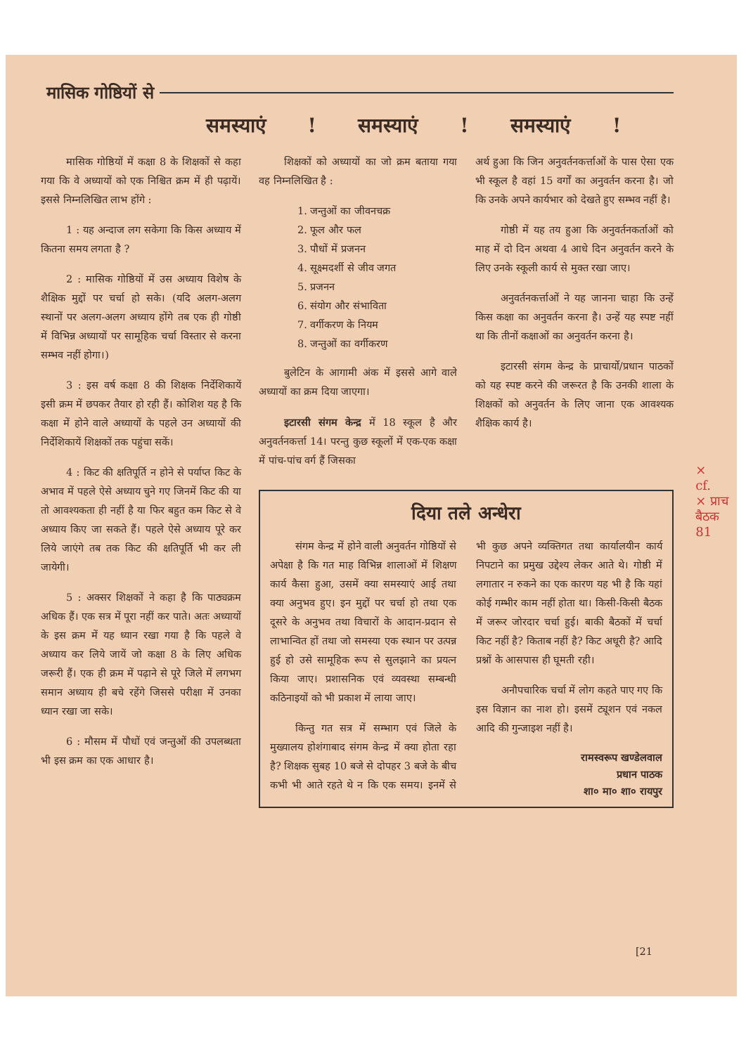मासिक गोष्ठियों से
समस्याएं ! समस्याएं ! समस्याएं !
मासिक गोष्ठियों में कक्षा 8 के शिक्षकों से कहा गया कि वे अध्यायों को एक निश्चित क्रम में ही पढ़ायें। इससे निम्नलिखित लाभ होंगे :
1 : यह अन्दाज लग सकेगा कि किस अध्याय में कितना समय लगता है ?
2 : मासिक गोष्ठियों में उस अध्याय विशेष के शैक्षिक मुद्दों पर चर्चा हो सके। (यदि अलग-अलग स्थानों पर अलग-अलग अध्याय होंगे तब एक ही गोष्ठी में विभिन्न अध्यायों पर सामूहिक चर्चा विस्तार से करना सम्भव नहीं होगा।)
3 : इस वर्ष कक्षा 8 की शिक्षक निर्देशिकायें इसी क्रम में छपकर तैयार हो रही हैं। कोशिश यह है कि कक्षा में होने वाले अध्यायों के पहले उन अध्यायों की निर्देशिकायें शिक्षकों तक पहुंचा सकें।
4 : किट की क्षतिपूर्ति न होने से पर्याप्त किट के अभाव में पहले ऐसे अध्याय चुने गए जिनमें किट की या तो आवश्यकता ही नहीं है या फिर बहुत कम किट से वे अध्याय किए जा सकते हैं। पहले ऐसे अध्याय पूरे कर लिये जाएंगे तब तक किट की क्षतिपूर्ति भी कर ली जायेगी।
5 : अक्सर शिक्षकों ने कहा है कि पाठ्यक्रम अधिक हैं। एक सत्र में पूरा नहीं कर पाते। अतः अध्यायों के इस क्रम में यह ध्यान रखा गया है कि पहले वे अध्याय कर लिये जायें जो कक्षा 8 के लिए अधिक जरूरी हैं। एक ही क्रम में पढ़ाने से पूरे जिले में लगभग समान अध्याय ही बचे रहेंगे जिससे परीक्षा में उनका ध्यान रखा जा सके।
6 : मौसम में पौधों एवं जन्तुओं की उपलब्धता भी इस क्रम का एक आधार है।
शिक्षकों को अध्यायों का जो क्रम बताया गया वह निम्नलिखित है :
1. जन्तुओं का जीवनचक्र
2. फूल और फल
3. पौधों में प्रजनन
4. सूक्ष्मदर्शी से जीव जगत
5. प्रजनन
6. संयोग और संभाविता
7. वर्गीकरण के नियम
8. जन्तुओं का वर्गीकरण
बुलेटिन के आगामी अंक में इससे आगे वाले अध्यायों का क्रम दिया जाएगा।
इटारसी संगम केन्द्र में 18 स्कूल है और अनुवर्तनकर्त्ता 14। परन्तु कुछ स्कूलों में एक-एक कक्षा में पांच-पांच वर्ग हैं जिसका
अर्थ हुआ कि जिन अनुवर्तनकर्त्ताओं के पास ऐसा एक भी स्कूल है वहां 15 वर्गों का अनुवर्तन करना है। जो कि उनके अपने कार्यभार को देखते हुए सम्भव नहीं है।
गोष्ठी में यह तय हुआ कि अनुवर्तनकर्ताओं को माह में दो दिन अथवा 4 आधे दिन अनुवर्तन करने के लिए उनके स्कूली कार्य से मुक्त रखा जाए।
अनुवर्तनकर्त्ताओं ने यह जानना चाहा कि उन्हें किस कक्षा का अनुवर्तन करना है। उन्हें यह स्पष्ट नहीं था कि तीनों कक्षाओं का अनुवर्तन करना है।
इटारसी संगम केन्द्र के प्राचार्यो/प्रधान पाठकों को यह स्पष्ट करने की जरूरत है कि उनकी शाला के शिक्षकों को अनुवर्तन के लिए जाना एक आवश्यक शैक्षिक कार्य है।
दिया तले अन्धेरा
संगम केन्द्र में होने वाली अनुवर्तन गोष्ठियों से अपेक्षा है कि गत माह विभिन्न शालाओं में शिक्षण कार्य कैसा हुआ, उसमें क्या समस्याएं आई तथा क्या अनुभव हुए। इन मुद्दों पर चर्चा हो तथा एक दूसरे के अनुभव तथा विचारों के आदान-प्रदान से लाभान्वित हों तथा जो समस्या एक स्थान पर उत्पन्न हुई हो उसे सामूहिक रूप से सुलझाने का प्रयत्न किया जाए। प्रशासनिक एवं व्यवस्था सम्बन्धी कठिनाइयों को भी प्रकाश में लाया जाए।
किन्तु गत सत्र में सम्भाग एवं जिले के मुख्यालय होशंगाबाद संगम केन्द्र में क्या होता रहा है? शिक्षक सुबह 10 बजे से दोपहर 3 बजे के बीच कभी भी आते रहते थे न कि एक समय। इनमें से भी कुछ अपने व्यक्तिगत तथा कार्यालयीन कार्य निपटाने का प्रमुख उद्देश्य लेकर आते थे। गोष्ठी में लगातार न रुकने का एक कारण यह भी है कि यहां कोई गम्भीर काम नहीं होता था। किसी-किसी बैठक में जरूर जोरदार चर्चा हुई। बाकी बैठकों में चर्चा किट नहीं है? किताब नहीं है? किट अधूरी है? आदि प्रश्नों के आसपास ही घूमती रही।
अनौपचारिक चर्चा में लोग कहते पाए गए कि इस विज्ञान का नाश हो। इसमें ट्यूशन एवं नकल आदि की गुन्जाइश नहीं है।
रामस्वरूप खण्डेलवाल
प्रधान पाठक
शा० मा० शा० रायपुर
×
cf.
× प्राच
बैठक
81
[21